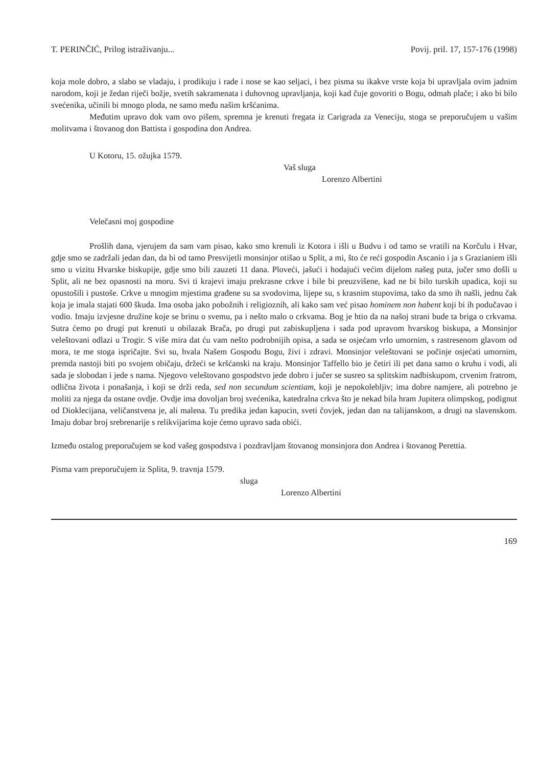T. PERINČIĆ, Prilog istraživanju... Povij. pril. 17, 157-176 (1998)
koja mole dobro, a slabo se vladaju, i prodikuju i rade i nose se kao seljaci, i bez pisma su ikakve vrste koja bi upravljala ovim jadnim narodom, koji je žedan riječi božje, svetih sakramenata i duhovnog upravljanja, koji kad čuje govoriti o Bogu, odmah plače; i ako bi bilo svećenika, učinili bi mnogo ploda, ne samo među našim kršćanima.
Međutim upravo dok vam ovo pišem, spremna je krenuti fregata iz Carigrada za Veneciju, stoga se preporučujem u vašim molitvama i štovanog don Battista i gospodina don Andrea.
U Kotoru, 15. ožujka 1579.
Vaš sluga
Lorenzo Albertini
Velečasni moj gospodine
Prošlih dana, vjerujem da sam vam pisao, kako smo krenuli iz Kotora i išli u Budvu i od tamo se vratili na Korčulu i Hvar, gdje smo se zadržali jedan dan, da bi od tamo Presvijetli monsinjor otišao u Split, a mi, što će reći gospodin Ascanio i ja s Grazianiem išli smo u vizitu Hvarske biskupije, gdje smo bili zauzeti 11 dana. Ploveći, jašući i hodajući većim dijelom našeg puta, jučer smo došli u Split, ali ne bez opasnosti na moru. Svi ti krajevi imaju prekrasne crkve i bile bi preuzvišene, kad ne bi bilo turskih upadica, koji su opustošili i pustoše. Crkve u mnogim mjestima građene su sa svodovima, lijepe su, s krasnim stupovima, tako da smo ih našli, jednu čak koja je imala stajati 600 škuda. Ima osoba jako pobožnih i religioznih, ali kako sam već pisao hominem non habent koji bi ih podučavao i vodio. Imaju izvjesne družine koje se brinu o svemu, pa i nešto malo o crkvama. Bog je htio da na našoj strani bude ta briga o crkvama. Sutra ćemo po drugi put krenuti u obilazak Brača, po drugi put zabiskupljena i sada pod upravom hvarskog biskupa, a Monsinjor veleštovani odlazi u Trogir. S više mira dat ću vam nešto podrobnijih opisa, a sada se osjećam vrlo umornim, s rastresenom glavom od mora, te me stoga ispričajte. Svi su, hvala Našem Gospodu Bogu, živi i zdravi. Monsinjor veleštovani se počinje osjećati umornim, premda nastoji biti po svojem običaju, držeći se kršćanski na kraju. Monsinjor Taffello bio je četiri ili pet dana samo o kruhu i vodi, ali sada je slobodan i jede s nama. Njegovo veleštovano gospodstvo jede dobro i jučer se susreo sa splitskim nadbiskupom, crvenim fratrom, odlična života i ponašanja, i koji se drži reda, sed non secundum scientiam, koji je nepokolebljiv; ima dobre namjere, ali potrebno je moliti za njega da ostane ovdje. Ovdje ima dovoljan broj svećenika, katedralna crkva što je nekad bila hram Jupitera olimpskog, podignut od Dioklecijana, veličanstvena je, ali malena. Tu predika jedan kapucin, sveti čovjek, jedan dan na talijanskom, a drugi na slavenskom. Imaju dobar broj srebrenarije s relikvijarima koje ćemo upravo sada obići.
Između ostalog preporučujem se kod vašeg gospodstva i pozdravljam štovanog monsinjora don Andrea i štovanog Perettia.
Pisma vam preporučujem iz Splita, 9. travnja 1579.
sluga
Lorenzo Albertini
169